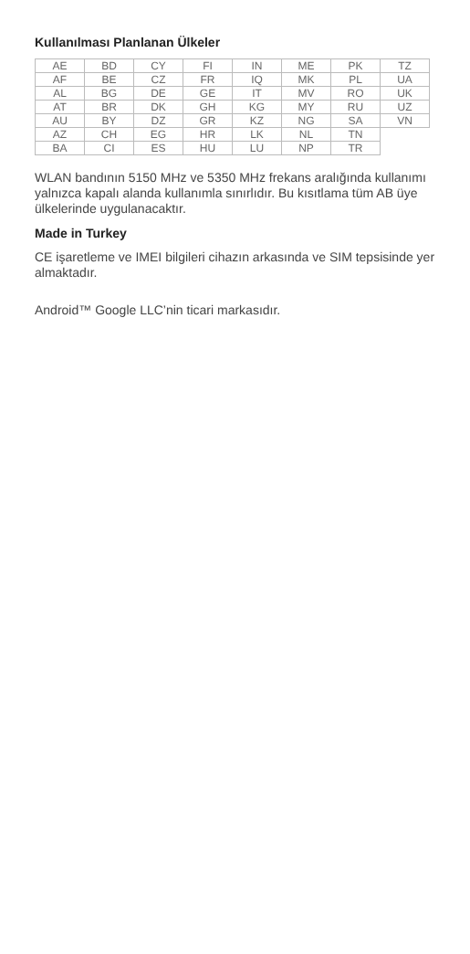Kullanılması Planlanan Ülkeler
| AE | BD | CY | FI | IN | ME | PK | TZ |
| AF | BE | CZ | FR | IQ | MK | PL | UA |
| AL | BG | DE | GE | IT | MV | RO | UK |
| AT | BR | DK | GH | KG | MY | RU | UZ |
| AU | BY | DZ | GR | KZ | NG | SA | VN |
| AZ | CH | EG | HR | LK | NL | TN | |
| BA | CI | ES | HU | LU | NP | TR | |
WLAN bandının 5150 MHz ve 5350 MHz frekans aralığında kullanımı yalnızca kapalı alanda kullanımla sınırlıdır. Bu kısıtlama tüm AB üye ülkelerinde uygulanacaktır.
Made in Turkey
CE işaretleme ve IMEI bilgileri cihazın arkasında ve SIM tepsisinde yer almaktadır.
Android™ Google LLC’nin ticari markasıdır.